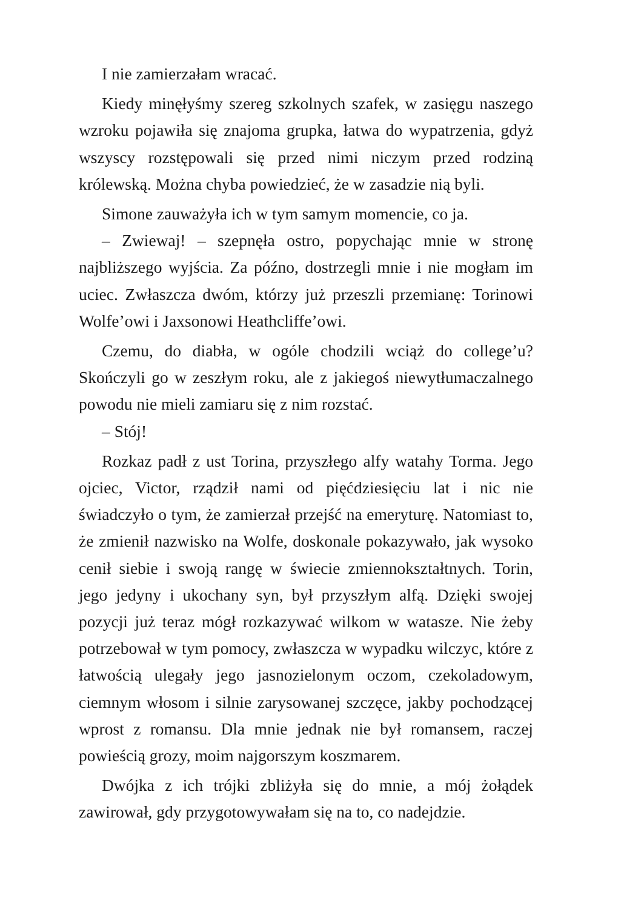I nie zamierzałam wracać.
Kiedy minęłyśmy szereg szkolnych szafek, w zasięgu naszego wzroku pojawiła się znajoma grupka, łatwa do wypatrzenia, gdyż wszyscy rozstępowali się przed nimi niczym przed rodziną królewską. Można chyba powiedzieć, że w zasadzie nią byli.
Simone zauważyła ich w tym samym momencie, co ja.
– Zwiewaj! – szepnęła ostro, popychając mnie w stronę najbliższego wyjścia. Za późno, dostrzegli mnie i nie mogłam im uciec. Zwłaszcza dwóm, którzy już przeszli przemianę: Torinowi Wolfe’owi i Jaxsonowi Heathcliffe’owi.
Czemu, do diabła, w ogóle chodzili wciąż do college’u? Skończyli go w zeszłym roku, ale z jakiegoś niewytłumaczalnego powodu nie mieli zamiaru się z nim rozstać.
– Stój!
Rozkaz padł z ust Torina, przyszłego alfy watahy Torma. Jego ojciec, Victor, rządził nami od pięćdziesięciu lat i nic nie świadczyło o tym, że zamierzał przejść na emeryturę. Natomiast to, że zmienił nazwisko na Wolfe, doskonale pokazywało, jak wysoko cenił siebie i swoją rangę w świecie zmiennokształtnych. Torin, jego jedyny i ukochany syn, był przyszłym alfą. Dzięki swojej pozycji już teraz mógł rozkazywać wilkom w watasze. Nie żeby potrzebował w tym pomocy, zwłaszcza w wypadku wilczyc, które z łatwością ulegały jego jasnozielonym oczom, czekoladowym, ciemnym włosom i silnie zarysowanej szczęce, jakby pochodzącej wprost z romansu. Dla mnie jednak nie był romansem, raczej powieścią grozy, moim najgorszym koszmarem.
Dwójka z ich trójki zbliżyła się do mnie, a mój żołądek zawirował, gdy przygotowywałam się na to, co nadejdzie.